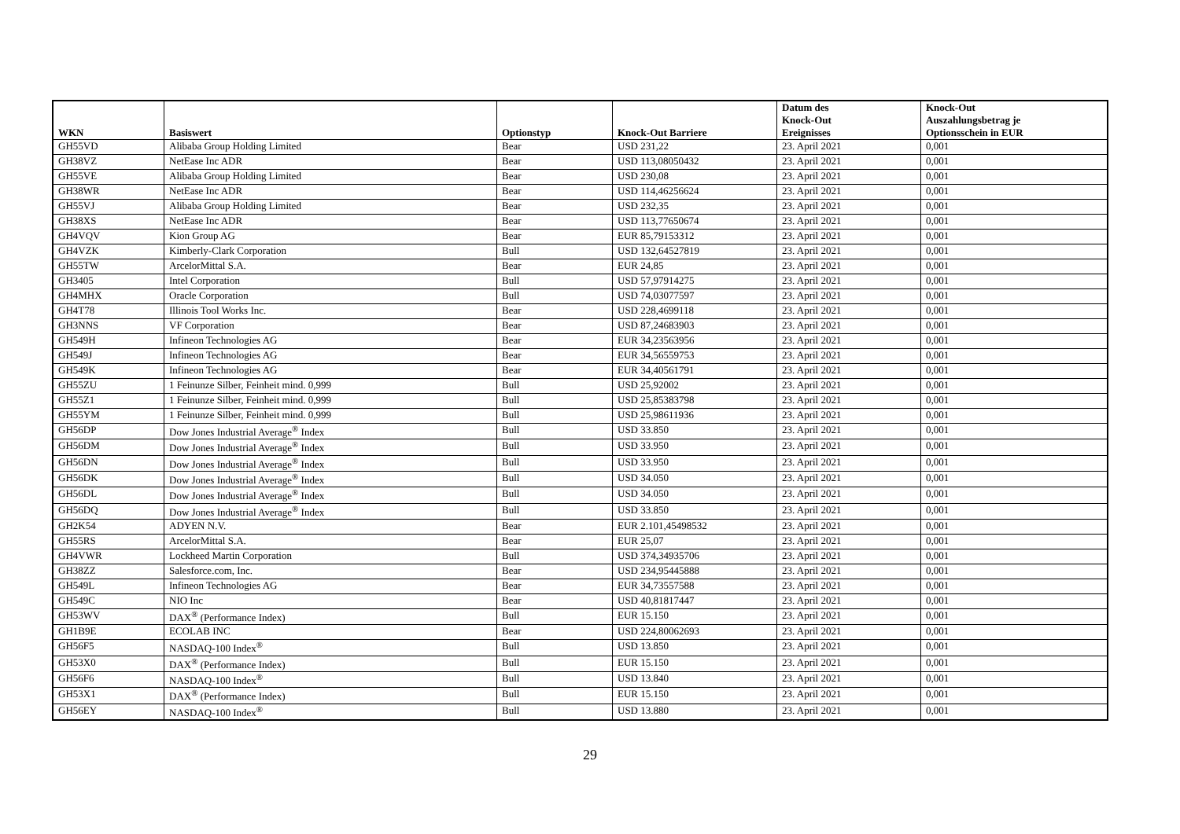| WKN | Basiswert | Optionstyp | Knock-Out Barriere | Datum des Knock-Out Ereignisses | Knock-Out Auszahlungsbetrag je Optionsschein in EUR |
| --- | --- | --- | --- | --- | --- |
| GH55VD | Alibaba Group Holding Limited | Bear | USD 231,22 | 23. April 2021 | 0,001 |
| GH38VZ | NetEase Inc ADR | Bear | USD 113,08050432 | 23. April 2021 | 0,001 |
| GH55VE | Alibaba Group Holding Limited | Bear | USD 230,08 | 23. April 2021 | 0,001 |
| GH38WR | NetEase Inc ADR | Bear | USD 114,46256624 | 23. April 2021 | 0,001 |
| GH55VJ | Alibaba Group Holding Limited | Bear | USD 232,35 | 23. April 2021 | 0,001 |
| GH38XS | NetEase Inc ADR | Bear | USD 113,77650674 | 23. April 2021 | 0,001 |
| GH4VQV | Kion Group AG | Bear | EUR 85,79153312 | 23. April 2021 | 0,001 |
| GH4VZK | Kimberly-Clark Corporation | Bull | USD 132,64527819 | 23. April 2021 | 0,001 |
| GH55TW | ArcelorMittal S.A. | Bear | EUR 24,85 | 23. April 2021 | 0,001 |
| GH3405 | Intel Corporation | Bull | USD 57,97914275 | 23. April 2021 | 0,001 |
| GH4MHX | Oracle Corporation | Bull | USD 74,03077597 | 23. April 2021 | 0,001 |
| GH4T78 | Illinois Tool Works Inc. | Bear | USD 228,4699118 | 23. April 2021 | 0,001 |
| GH3NNS | VF Corporation | Bear | USD 87,24683903 | 23. April 2021 | 0,001 |
| GH549H | Infineon Technologies AG | Bear | EUR 34,23563956 | 23. April 2021 | 0,001 |
| GH549J | Infineon Technologies AG | Bear | EUR 34,56559753 | 23. April 2021 | 0,001 |
| GH549K | Infineon Technologies AG | Bear | EUR 34,40561791 | 23. April 2021 | 0,001 |
| GH55ZU | 1 Feinunze Silber, Feinheit mind. 0,999 | Bull | USD 25,92002 | 23. April 2021 | 0,001 |
| GH55Z1 | 1 Feinunze Silber, Feinheit mind. 0,999 | Bull | USD 25,85383798 | 23. April 2021 | 0,001 |
| GH55YM | 1 Feinunze Silber, Feinheit mind. 0,999 | Bull | USD 25,98611936 | 23. April 2021 | 0,001 |
| GH56DP | Dow Jones Industrial Average<sup>®</sup> Index | Bull | USD 33.850 | 23. April 2021 | 0,001 |
| GH56DM | Dow Jones Industrial Average<sup>®</sup> Index | Bull | USD 33.950 | 23. April 2021 | 0,001 |
| GH56DN | Dow Jones Industrial Average<sup>®</sup> Index | Bull | USD 33.950 | 23. April 2021 | 0,001 |
| GH56DK | Dow Jones Industrial Average<sup>®</sup> Index | Bull | USD 34.050 | 23. April 2021 | 0,001 |
| GH56DL | Dow Jones Industrial Average<sup>®</sup> Index | Bull | USD 34.050 | 23. April 2021 | 0,001 |
| GH56DQ | Dow Jones Industrial Average<sup>®</sup> Index | Bull | USD 33.850 | 23. April 2021 | 0,001 |
| GH2K54 | ADYEN N.V. | Bear | EUR 2.101,45498532 | 23. April 2021 | 0,001 |
| GH55RS | ArcelorMittal S.A. | Bear | EUR 25,07 | 23. April 2021 | 0,001 |
| GH4VWR | Lockheed Martin Corporation | Bull | USD 374,34935706 | 23. April 2021 | 0,001 |
| GH38ZZ | Salesforce.com, Inc. | Bear | USD 234,95445888 | 23. April 2021 | 0,001 |
| GH549L | Infineon Technologies AG | Bear | EUR 34,73557588 | 23. April 2021 | 0,001 |
| GH549C | NIO Inc | Bear | USD 40,81817447 | 23. April 2021 | 0,001 |
| GH53WV | DAX<sup>®</sup> (Performance Index) | Bull | EUR 15.150 | 23. April 2021 | 0,001 |
| GH1B9E | ECOLAB INC | Bear | USD 224,80062693 | 23. April 2021 | 0,001 |
| GH56F5 | NASDAQ-100 Index<sup>®</sup> | Bull | USD 13.850 | 23. April 2021 | 0,001 |
| GH53X0 | DAX<sup>®</sup> (Performance Index) | Bull | EUR 15.150 | 23. April 2021 | 0,001 |
| GH56F6 | NASDAQ-100 Index<sup>®</sup> | Bull | USD 13.840 | 23. April 2021 | 0,001 |
| GH53X1 | DAX<sup>®</sup> (Performance Index) | Bull | EUR 15.150 | 23. April 2021 | 0,001 |
| GH56EY | NASDAQ-100 Index<sup>®</sup> | Bull | USD 13.880 | 23. April 2021 | 0,001 |
29